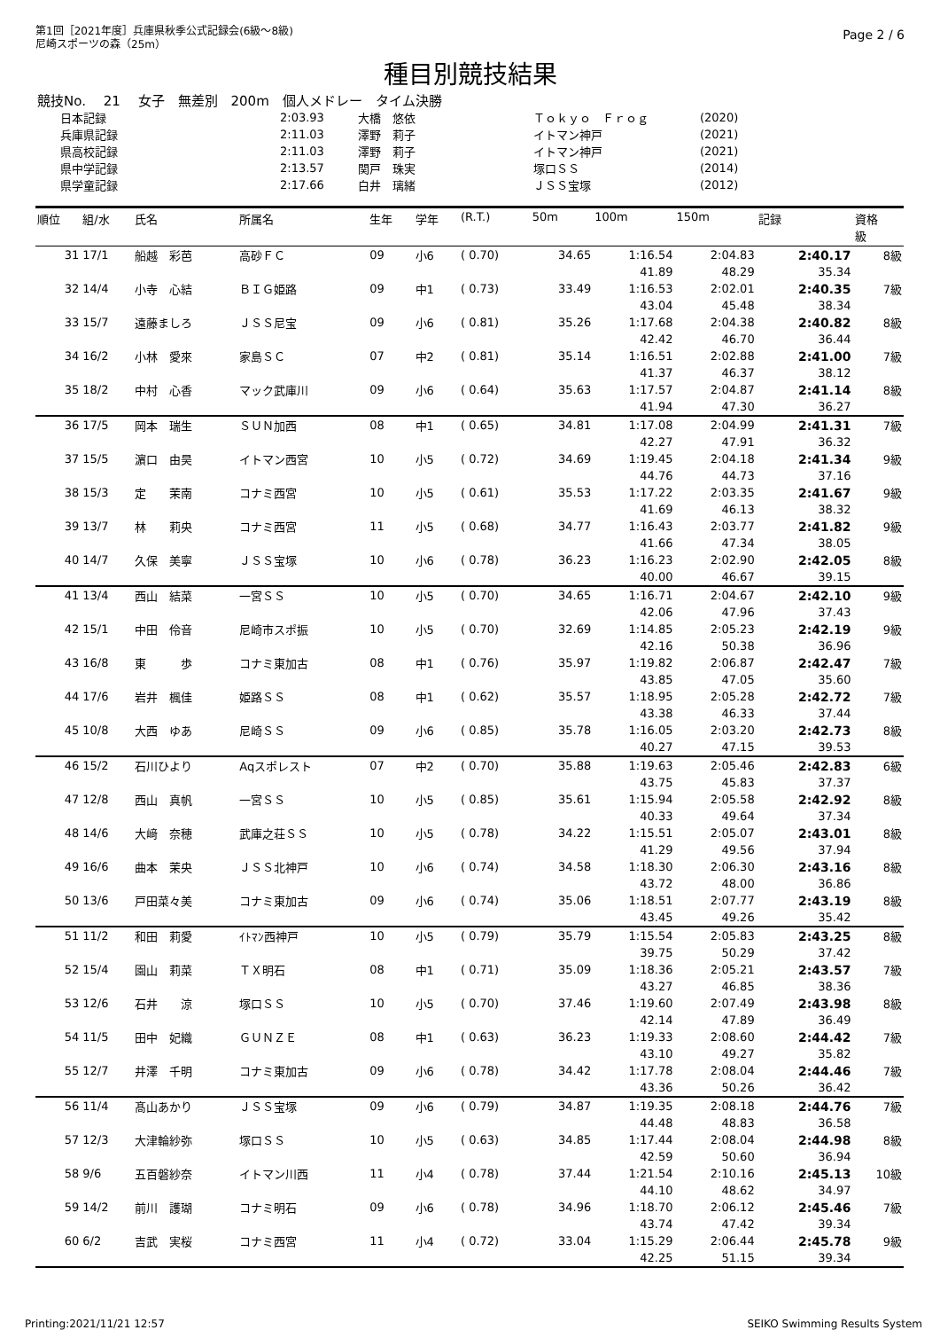第1回［2021年度］兵庫県秋季公式記録会(6級～8級)
尼崎スポーツの森（25m）
Page 2 / 6
種目別競技結果
競技No.　 21　 女子　無差別　200m　個人メドレー　タイム決勝
| 日本記録 | 2:03.93 | 大橋 悠依 | Ｔｏｋｙｏ Ｆｒｏｇ | (2020) |
| 兵庫県記録 | 2:11.03 | 澤野 莉子 | イトマン神戸 | (2021) |
| 県高校記録 | 2:11.03 | 澤野 莉子 | イトマン神戸 | (2021) |
| 県中学記録 | 2:13.57 | 関戸 珠実 | 塚口ＳＳ | (2014) |
| 県学童記録 | 2:17.66 | 白井 璃緒 | ＪＳＳ宝塚 | (2012) |
| 順位 | 組/水 | 氏名 | 所属名 | 生年 | 学年 | (R.T.) | 50m | 100m | 150m | 記録 | 資格 級 |
| --- | --- | --- | --- | --- | --- | --- | --- | --- | --- | --- | --- |
| 31 | 17/1 | 船越 彩芭 | 高砂ＦＣ | 09 | 小6 | ( 0.70) | 34.65 | 1:16.54 | 2:04.83 | 2:40.17 | 8級 |
| | | | | | | | | 41.89 | 48.29 | 35.34 | |
| 32 | 14/4 | 小寺 心結 | ＢＩＧ姫路 | 09 | 中1 | ( 0.73) | 33.49 | 1:16.53 | 2:02.01 | 2:40.35 | 7級 |
| | | | | | | | | 43.04 | 45.48 | 38.34 | |
| 33 | 15/7 | 遠藤ましろ | ＪＳＳ尼宝 | 09 | 小6 | ( 0.81) | 35.26 | 1:17.68 | 2:04.38 | 2:40.82 | 8級 |
| | | | | | | | | 42.42 | 46.70 | 36.44 | |
| 34 | 16/2 | 小林 愛來 | 家島ＳＣ | 07 | 中2 | ( 0.81) | 35.14 | 1:16.51 | 2:02.88 | 2:41.00 | 7級 |
| | | | | | | | | 41.37 | 46.37 | 38.12 | |
| 35 | 18/2 | 中村 心香 | マック武庫川 | 09 | 小6 | ( 0.64) | 35.63 | 1:17.57 | 2:04.87 | 2:41.14 | 8級 |
| | | | | | | | | 41.94 | 47.30 | 36.27 | |
| 36 | 17/5 | 岡本 瑞生 | ＳＵＮ加西 | 08 | 中1 | ( 0.65) | 34.81 | 1:17.08 | 2:04.99 | 2:41.31 | 7級 |
| | | | | | | | | 42.27 | 47.91 | 36.32 | |
| 37 | 15/5 | 濵口 由昊 | イトマン西宮 | 10 | 小5 | ( 0.72) | 34.69 | 1:19.45 | 2:04.18 | 2:41.34 | 9級 |
| | | | | | | | | 44.76 | 44.73 | 37.16 | |
| 38 | 15/3 | 定 茉南 | コナミ西宮 | 10 | 小5 | ( 0.61) | 35.53 | 1:17.22 | 2:03.35 | 2:41.67 | 9級 |
| | | | | | | | | 41.69 | 46.13 | 38.32 | |
| 39 | 13/7 | 林 莉央 | コナミ西宮 | 11 | 小5 | ( 0.68) | 34.77 | 1:16.43 | 2:03.77 | 2:41.82 | 9級 |
| | | | | | | | | 41.66 | 47.34 | 38.05 | |
| 40 | 14/7 | 久保 美寧 | ＪＳＳ宝塚 | 10 | 小6 | ( 0.78) | 36.23 | 1:16.23 | 2:02.90 | 2:42.05 | 8級 |
| | | | | | | | | 40.00 | 46.67 | 39.15 | |
| 41 | 13/4 | 西山 結菜 | 一宮ＳＳ | 10 | 小5 | ( 0.70) | 34.65 | 1:16.71 | 2:04.67 | 2:42.10 | 9級 |
| | | | | | | | | 42.06 | 47.96 | 37.43 | |
| 42 | 15/1 | 中田 伶音 | 尼崎市スポ振 | 10 | 小5 | ( 0.70) | 32.69 | 1:14.85 | 2:05.23 | 2:42.19 | 9級 |
| | | | | | | | | 42.16 | 50.38 | 36.96 | |
| 43 | 16/8 | 東 歩 | コナミ東加古 | 08 | 中1 | ( 0.76) | 35.97 | 1:19.82 | 2:06.87 | 2:42.47 | 7級 |
| | | | | | | | | 43.85 | 47.05 | 35.60 | |
| 44 | 17/6 | 岩井 楓佳 | 姫路ＳＳ | 08 | 中1 | ( 0.62) | 35.57 | 1:18.95 | 2:05.28 | 2:42.72 | 7級 |
| | | | | | | | | 43.38 | 46.33 | 37.44 | |
| 45 | 10/8 | 大西 ゆあ | 尼崎ＳＳ | 09 | 小6 | ( 0.85) | 35.78 | 1:16.05 | 2:03.20 | 2:42.73 | 8級 |
| | | | | | | | | 40.27 | 47.15 | 39.53 | |
| 46 | 15/2 | 石川ひより | Aqスポレスト | 07 | 中2 | ( 0.70) | 35.88 | 1:19.63 | 2:05.46 | 2:42.83 | 6級 |
| | | | | | | | | 43.75 | 45.83 | 37.37 | |
| 47 | 12/8 | 西山 真帆 | 一宮ＳＳ | 10 | 小5 | ( 0.85) | 35.61 | 1:15.94 | 2:05.58 | 2:42.92 | 8級 |
| | | | | | | | | 40.33 | 49.64 | 37.34 | |
| 48 | 14/6 | 大﨑 奈穂 | 武庫之荘ＳＳ | 10 | 小5 | ( 0.78) | 34.22 | 1:15.51 | 2:05.07 | 2:43.01 | 8級 |
| | | | | | | | | 41.29 | 49.56 | 37.94 | |
| 49 | 16/6 | 曲本 茉央 | ＪＳＳ北神戸 | 10 | 小6 | ( 0.74) | 34.58 | 1:18.30 | 2:06.30 | 2:43.16 | 8級 |
| | | | | | | | | 43.72 | 48.00 | 36.86 | |
| 50 | 13/6 | 戸田菜々美 | コナミ東加古 | 09 | 小6 | ( 0.74) | 35.06 | 1:18.51 | 2:07.77 | 2:43.19 | 8級 |
| | | | | | | | | 43.45 | 49.26 | 35.42 | |
| 51 | 11/2 | 和田 莉愛 | ｲﾄﾏﾝ西神戸 | 10 | 小5 | ( 0.79) | 35.79 | 1:15.54 | 2:05.83 | 2:43.25 | 8級 |
| | | | | | | | | 39.75 | 50.29 | 37.42 | |
| 52 | 15/4 | 園山 莉菜 | ＴＸ明石 | 08 | 中1 | ( 0.71) | 35.09 | 1:18.36 | 2:05.21 | 2:43.57 | 7級 |
| | | | | | | | | 43.27 | 46.85 | 38.36 | |
| 53 | 12/6 | 石井 涼 | 塚口ＳＳ | 10 | 小5 | ( 0.70) | 37.46 | 1:19.60 | 2:07.49 | 2:43.98 | 8級 |
| | | | | | | | | 42.14 | 47.89 | 36.49 | |
| 54 | 11/5 | 田中 妃織 | ＧＵＮＺＥ | 08 | 中1 | ( 0.63) | 36.23 | 1:19.33 | 2:08.60 | 2:44.42 | 7級 |
| | | | | | | | | 43.10 | 49.27 | 35.82 | |
| 55 | 12/7 | 井澤 千明 | コナミ東加古 | 09 | 小6 | ( 0.78) | 34.42 | 1:17.78 | 2:08.04 | 2:44.46 | 7級 |
| | | | | | | | | 43.36 | 50.26 | 36.42 | |
| 56 | 11/4 | 髙山あかり | ＪＳＳ宝塚 | 09 | 小6 | ( 0.79) | 34.87 | 1:19.35 | 2:08.18 | 2:44.76 | 7級 |
| | | | | | | | | 44.48 | 48.83 | 36.58 | |
| 57 | 12/3 | 大津輪紗弥 | 塚口ＳＳ | 10 | 小5 | ( 0.63) | 34.85 | 1:17.44 | 2:08.04 | 2:44.98 | 8級 |
| | | | | | | | | 42.59 | 50.60 | 36.94 | |
| 58 | 9/6 | 五百磐紗奈 | イトマン川西 | 11 | 小4 | ( 0.78) | 37.44 | 1:21.54 | 2:10.16 | 2:45.13 | 10級 |
| | | | | | | | | 44.10 | 48.62 | 34.97 | |
| 59 | 14/2 | 前川 護瑚 | コナミ明石 | 09 | 小6 | ( 0.78) | 34.96 | 1:18.70 | 2:06.12 | 2:45.46 | 7級 |
| | | | | | | | | 43.74 | 47.42 | 39.34 | |
| 60 | 6/2 | 吉武 実桜 | コナミ西宮 | 11 | 小4 | ( 0.72) | 33.04 | 1:15.29 | 2:06.44 | 2:45.78 | 9級 |
| | | | | | | | | 42.25 | 51.15 | 39.34 | |
Printing:2021/11/21 12:57 SEIKO Swimming Results System